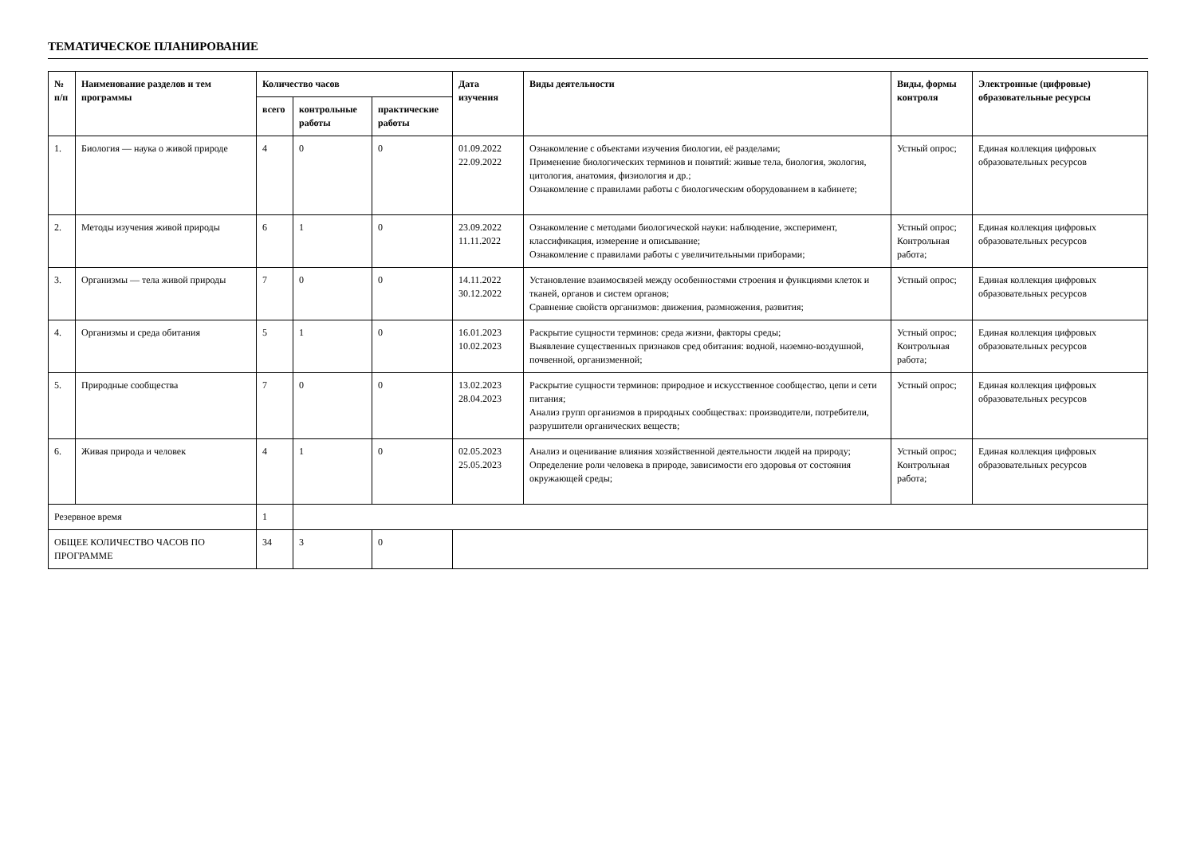ТЕМАТИЧЕСКОЕ ПЛАНИРОВАНИЕ
| № п/п | Наименование разделов и тем программы | Количество часов | | | Дата изучения | Виды деятельности | Виды, формы контроля | Электронные (цифровые) образовательные ресурсы |
| --- | --- | --- | --- | --- | --- | --- | --- | --- |
| | | всего | контрольные работы | практические работы | | | | |
| 1. | Биология — наука о живой природе | 4 | 0 | 0 | 01.09.2022 22.09.2022 | Ознакомление с объектами изучения биологии, её разделами; Применение биологических терминов и понятий: живые тела, биология, экология, цитология, анатомия, физиология и др.; Ознакомление с правилами работы с биологическим оборудованием в кабинете; | Устный опрос; | Единая коллекция цифровых образовательных ресурсов |
| 2. | Методы изучения живой природы | 6 | 1 | 0 | 23.09.2022 11.11.2022 | Ознакомление с методами биологической науки: наблюдение, эксперимент, классификация, измерение и описывание; Ознакомление с правилами работы с увеличительными приборами; | Устный опрос; Контрольная работа; | Единая коллекция цифровых образовательных ресурсов |
| 3. | Организмы — тела живой природы | 7 | 0 | 0 | 14.11.2022 30.12.2022 | Установление взаимосвязей между особенностями строения и функциями клеток и тканей, органов и систем органов; Сравнение свойств организмов: движения, размножения, развития; | Устный опрос; | Единая коллекция цифровых образовательных ресурсов |
| 4. | Организмы и среда обитания | 5 | 1 | 0 | 16.01.2023 10.02.2023 | Раскрытие сущности терминов: среда жизни, факторы среды; Выявление существенных признаков сред обитания: водной, наземно-воздушной, почвенной, организменной; | Устный опрос; Контрольная работа; | Единая коллекция цифровых образовательных ресурсов |
| 5. | Природные сообщества | 7 | 0 | 0 | 13.02.2023 28.04.2023 | Раскрытие сущности терминов: природное и искусственное сообщество, цепи и сети питания; Анализ групп организмов в природных сообществах: производители, потребители, разрушители органических веществ; | Устный опрос; | Единая коллекция цифровых образовательных ресурсов |
| 6. | Живая природа и человек | 4 | 1 | 0 | 02.05.2023 25.05.2023 | Анализ и оценивание влияния хозяйственной деятельности людей на природу; Определение роли человека в природе, зависимости его здоровья от состояния окружающей среды; | Устный опрос; Контрольная работа; | Единая коллекция цифровых образовательных ресурсов |
| Резервное время | | 1 | | | | | | |
| ОБЩЕЕ КОЛИЧЕСТВО ЧАСОВ ПО ПРОГРАММЕ | | 34 | 3 | 0 | | | | |